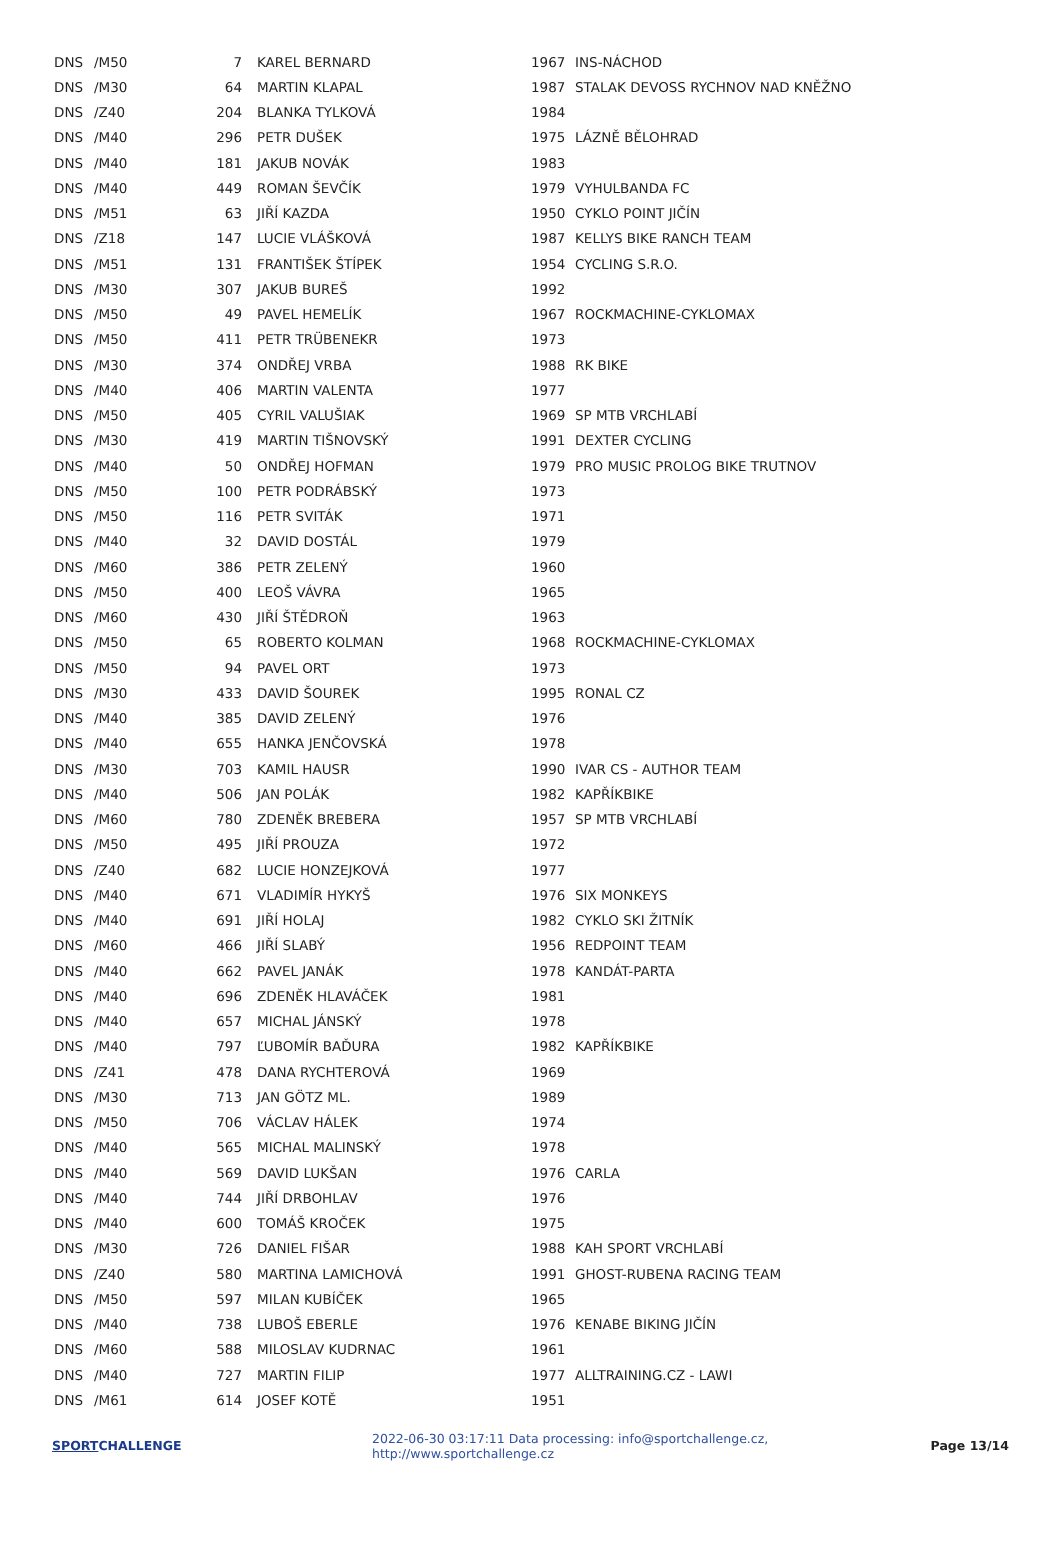| DNS | /M50 | 7 | KAREL BERNARD | 1967 | INS-NÁCHOD |
| DNS | /M30 | 64 | MARTIN KLAPAL | 1987 | STALAK DEVOSS RYCHNOV NAD KNĚŽNO |
| DNS | /Z40 | 204 | BLANKA TYLKOVÁ | 1984 | |
| DNS | /M40 | 296 | PETR DUŠEK | 1975 | LÁZNĚ BĚLOHRAD |
| DNS | /M40 | 181 | JAKUB NOVÁK | 1983 | |
| DNS | /M40 | 449 | ROMAN ŠEVČÍK | 1979 | VYHULBANDA FC |
| DNS | /M51 | 63 | JIŘÍ KAZDA | 1950 | CYKLO POINT JIČÍN |
| DNS | /Z18 | 147 | LUCIE VLÁŠKOVÁ | 1987 | KELLYS BIKE RANCH TEAM |
| DNS | /M51 | 131 | FRANTIŠEK ŠTÍPEK | 1954 | CYCLING S.R.O. |
| DNS | /M30 | 307 | JAKUB BUREŠ | 1992 | |
| DNS | /M50 | 49 | PAVEL HEMELÍK | 1967 | ROCKMACHINE-CYKLOMAX |
| DNS | /M50 | 411 | PETR TRÜBENEKR | 1973 | |
| DNS | /M30 | 374 | ONDŘEJ VRBA | 1988 | RK BIKE |
| DNS | /M40 | 406 | MARTIN VALENTA | 1977 | |
| DNS | /M50 | 405 | CYRIL VALUŠIAK | 1969 | SP MTB VRCHLABÍ |
| DNS | /M30 | 419 | MARTIN TIŠNOVSKÝ | 1991 | DEXTER CYCLING |
| DNS | /M40 | 50 | ONDŘEJ HOFMAN | 1979 | PRO MUSIC PROLOG BIKE TRUTNOV |
| DNS | /M50 | 100 | PETR PODRÁBSKÝ | 1973 | |
| DNS | /M50 | 116 | PETR SVITÁK | 1971 | |
| DNS | /M40 | 32 | DAVID DOSTÁL | 1979 | |
| DNS | /M60 | 386 | PETR ZELENÝ | 1960 | |
| DNS | /M50 | 400 | LEOŠ VÁVRA | 1965 | |
| DNS | /M60 | 430 | JIŘÍ ŠTĚDROŇ | 1963 | |
| DNS | /M50 | 65 | ROBERTO KOLMAN | 1968 | ROCKMACHINE-CYKLOMAX |
| DNS | /M50 | 94 | PAVEL ORT | 1973 | |
| DNS | /M30 | 433 | DAVID ŠOUREK | 1995 | RONAL CZ |
| DNS | /M40 | 385 | DAVID ZELENÝ | 1976 | |
| DNS | /M40 | 655 | HANKA JENČOVSKÁ | 1978 | |
| DNS | /M30 | 703 | KAMIL HAUSR | 1990 | IVAR CS - AUTHOR TEAM |
| DNS | /M40 | 506 | JAN POLÁK | 1982 | KAPŘÍKBIKE |
| DNS | /M60 | 780 | ZDENĚK BREBERA | 1957 | SP MTB VRCHLABÍ |
| DNS | /M50 | 495 | JIŘÍ PROUZA | 1972 | |
| DNS | /Z40 | 682 | LUCIE HONZEJKOVÁ | 1977 | |
| DNS | /M40 | 671 | VLADIMÍR HYKYŠ | 1976 | SIX MONKEYS |
| DNS | /M40 | 691 | JIŘÍ HOLAJ | 1982 | CYKLO SKI ŽITNÍK |
| DNS | /M60 | 466 | JIŘÍ SLABÝ | 1956 | REDPOINT TEAM |
| DNS | /M40 | 662 | PAVEL JANÁK | 1978 | KANDÁT-PARTA |
| DNS | /M40 | 696 | ZDENĚK HLAVÁČEK | 1981 | |
| DNS | /M40 | 657 | MICHAL JÁNSKÝ | 1978 | |
| DNS | /M40 | 797 | ĽUBOMÍR BAĎURA | 1982 | KAPŘÍKBIKE |
| DNS | /Z41 | 478 | DANA RYCHTEROVÁ | 1969 | |
| DNS | /M30 | 713 | JAN GÖTZ ML. | 1989 | |
| DNS | /M50 | 706 | VÁCLAV HÁLEK | 1974 | |
| DNS | /M40 | 565 | MICHAL MALINSKÝ | 1978 | |
| DNS | /M40 | 569 | DAVID LUKŠAN | 1976 | CARLA |
| DNS | /M40 | 744 | JIŘÍ DRBOHLAV | 1976 | |
| DNS | /M40 | 600 | TOMÁŠ KROČEK | 1975 | |
| DNS | /M30 | 726 | DANIEL FIŠAR | 1988 | KAH SPORT VRCHLABÍ |
| DNS | /Z40 | 580 | MARTINA LAMICHOVÁ | 1991 | GHOST-RUBENA RACING TEAM |
| DNS | /M50 | 597 | MILAN KUBÍČEK | 1965 | |
| DNS | /M40 | 738 | LUBOŠ EBERLE | 1976 | KENABE BIKING JIČÍN |
| DNS | /M60 | 588 | MILOSLAV KUDRNAC | 1961 | |
| DNS | /M40 | 727 | MARTIN FILIP | 1977 | ALLTRAINING.CZ - LAWI |
| DNS | /M61 | 614 | JOSEF KOTĚ | 1951 | |
SPORTCHALLENGE 2022-06-30 03:17:11 Data processing: info@sportchallenge.cz, http://www.sportchallenge.cz Page 13/14